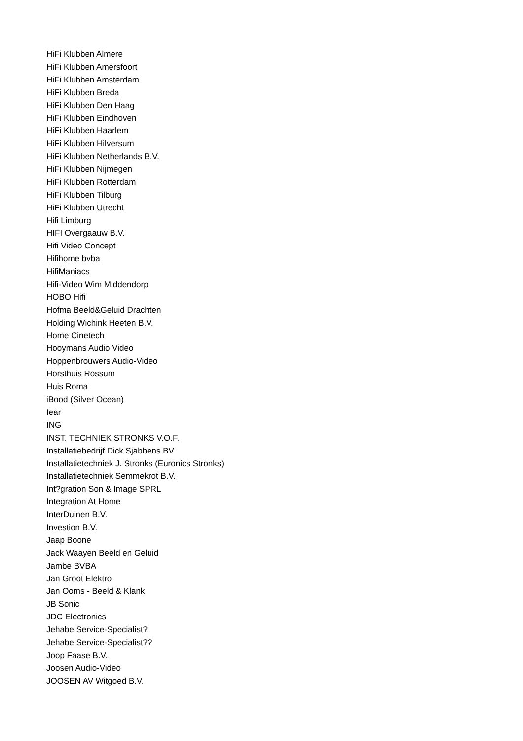HiFi Klubben Almere
HiFi Klubben Amersfoort
HiFi Klubben Amsterdam
HiFi Klubben Breda
HiFi Klubben Den Haag
HiFi Klubben Eindhoven
HiFi Klubben Haarlem
HiFi Klubben Hilversum
HiFi Klubben Netherlands B.V.
HiFi Klubben Nijmegen
HiFi Klubben Rotterdam
HiFi Klubben Tilburg
HiFi Klubben Utrecht
Hifi Limburg
HIFI Overgaauw B.V.
Hifi Video Concept
Hifihome bvba
HifiManiacs
Hifi-Video Wim Middendorp
HOBO Hifi
Hofma Beeld&Geluid Drachten
Holding Wichink Heeten B.V.
Home Cinetech
Hooymans Audio Video
Hoppenbrouwers Audio-Video
Horsthuis Rossum
Huis Roma
iBood (Silver Ocean)
Iear
ING
INST. TECHNIEK STRONKS V.O.F.
Installatiebedrijf Dick Sjabbens BV
Installatietechniek J. Stronks (Euronics Stronks)
Installatietechniek Semmekrot B.V.
Int?gration Son & Image SPRL
Integration At Home
InterDuinen B.V.
Investion B.V.
Jaap Boone
Jack Waayen Beeld en Geluid
Jambe BVBA
Jan Groot Elektro
Jan Ooms - Beeld & Klank
JB Sonic
JDC Electronics
Jehabe Service-Specialist?
Jehabe Service-Specialist??
Joop Faase B.V.
Joosen Audio-Video
JOOSEN AV Witgoed B.V.